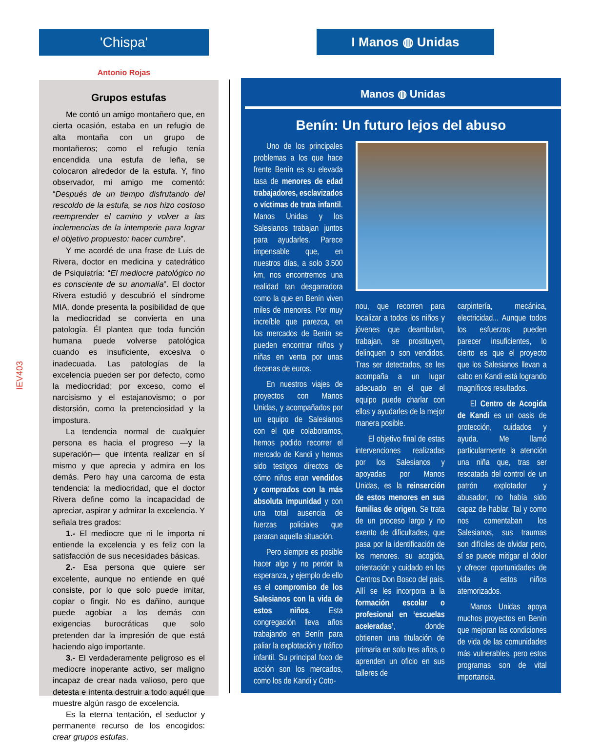IEV403
'Chispa'
Antonio Rojas
Grupos estufas
Me contó un amigo montañero que, en cierta ocasión, estaba en un refugio de alta montaña con un grupo de montañeros; como el refugio tenía encendida una estufa de leña, se colocaron alrededor de la estufa. Y, fino observador, mi amigo me comentó: “Después de un tiempo disfrutando del rescoldo de la estufa, se nos hizo costoso reemprender el camino y volver a las inclemencias de la intemperie para lograr el objetivo propuesto: hacer cumbre”.
Y me acordé de una frase de Luis de Rivera, doctor en medicina y catedrático de Psiquiatría: “El mediocre patológico no es consciente de su anomalía”. El doctor Rivera estudió y descubrió el síndrome MIA, donde presenta la posibilidad de que la mediocridad se convierta en una patología. Él plantea que toda función humana puede volverse patológica cuando es insuficiente, excesiva o inadecuada. Las patologías de la excelencia pueden ser por defecto, como la mediocridad; por exceso, como el narcisismo y el estajanovismo; o por distorsión, como la pretenciosidad y la impostura.
La tendencia normal de cualquier persona es hacia el progreso —y la superación— que intenta realizar en sí mismo y que aprecia y admira en los demás. Pero hay una carcoma de esta tendencia: la mediocridad, que el doctor Rivera define como la incapacidad de apreciar, aspirar y admirar la excelencia. Y señala tres grados:
1.- El mediocre que ni le importa ni entiende la excelencia y es feliz con la satisfacción de sus necesidades básicas.
2.- Esa persona que quiere ser excelente, aunque no entiende en qué consiste, por lo que solo puede imitar, copiar o fingir. No es dañino, aunque puede agobiar a los demás con exigencias burocráticas que solo pretenden dar la impresión de que está haciendo algo importante.
3.- El verdaderamente peligroso es el mediocre inoperante activo, ser maligno incapaz de crear nada valioso, pero que detesta e intenta destruir a todo aquél que muestre algún rasgo de excelencia.
Es la eterna tentación, el seductor y permanente recurso de los encogidos: crear grupos estufas.
I Manos ◍ Unidas
Manos ◍ Unidas
Benín: Un futuro lejos del abuso
Uno de los principales problemas a los que hace frente Benín es su elevada tasa de menores de edad trabajadores, esclavizados o víctimas de trata infantil. Manos Unidas y los Salesianos trabajan juntos para ayudarles. Parece impensable que, en nuestros días, a solo 3.500 km, nos encontremos una realidad tan desgarradora como la que en Benín viven miles de menores. Por muy increíble que parezca, en los mercados de Benín se pueden encontrar niños y niñas en venta por unas decenas de euros.
En nuestros viajes de proyectos con Manos Unidas, y acompañados por un equipo de Salesianos con el que colaboramos, hemos podido recorrer el mercado de Kandi y hemos sido testigos directos de cómo niños eran vendidos y comprados con la más absoluta impunidad y con una total ausencia de fuerzas policiales que pararan aquella situación.
Pero siempre es posible hacer algo y no perder la esperanza, y ejemplo de ello es el compromiso de los Salesianos con la vida de estos niños. Esta congregación lleva años trabajando en Benín para paliar la explotación y tráfico infantil. Su principal foco de acción son los mercados, como los de Kandi y Coto-
nou, que recorren para localizar a todos los niños y jóvenes que deambulan, trabajan, se prostituyen, delinquen o son vendidos. Tras ser detectados, se les acompaña a un lugar adecuado en el que el equipo puede charlar con ellos y ayudarles de la mejor manera posible.
El objetivo final de estas intervenciones realizadas por los Salesianos y apoyadas por Manos Unidas, es la reinserción de estos menores en sus familias de origen. Se trata de un proceso largo y no exento de dificultades, que pasa por la identificación de los menores. su acogida, orientación y cuidado en los Centros Don Bosco del país. Allí se les incorpora a la formación escolar o profesional en ‘escuelas aceleradas’, donde obtienen una titulación de primaria en solo tres años, o aprenden un oficio en sus talleres de
carpintería, mecánica, electricidad... Aunque todos los esfuerzos pueden parecer insuficientes, lo cierto es que el proyecto que los Salesianos llevan a cabo en Kandi está logrando magníficos resultados.
El Centro de Acogida de Kandi es un oasis de protección, cuidados y ayuda. Me llamó particularmente la atención una niña que, tras ser rescatada del control de un patrón explotador y abusador, no había sido capaz de hablar. Tal y como nos comentaban los Salesianos, sus traumas son difíciles de olvidar pero, sí se puede mitigar el dolor y ofrecer oportunidades de vida a estos niños atemorizados.
Manos Unidas apoya muchos proyectos en Benín que mejoran las condiciones de vida de las comunidades más vulnerables, pero estos programas son de vital importancia.